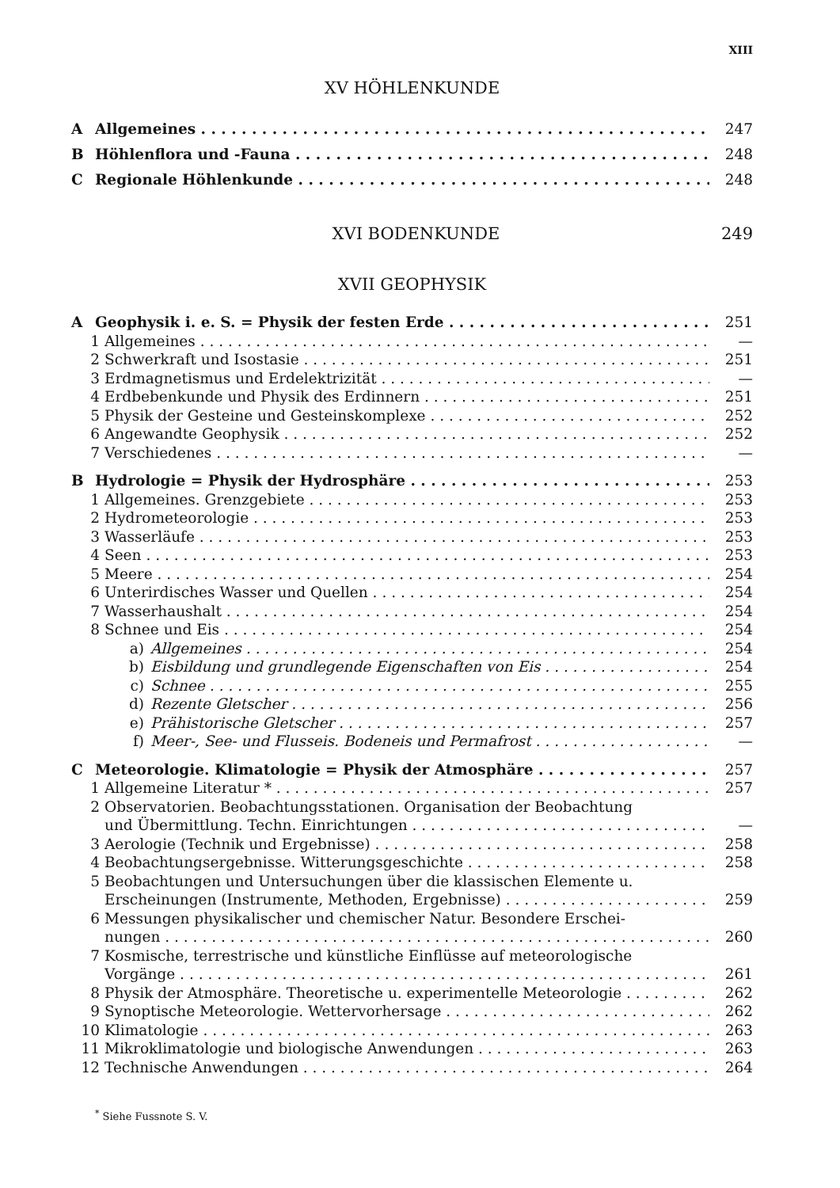XIII
XV HÖHLENKUNDE
A Allgemeines 247
B Höhlenflora und -Fauna 248
C Regionale Höhlenkunde 248
XVI BODENKUNDE 249
XVII GEOPHYSIK
A Geophysik i. e. S. = Physik der festen Erde 251
1 Allgemeines —
2 Schwerkraft und Isostasie 251
3 Erdmagnetismus und Erdelektrizität —
4 Erdbebenkunde und Physik des Erdinnern 251
5 Physik der Gesteine und Gesteinskomplexe 252
6 Angewandte Geophysik 252
7 Verschiedenes —
B Hydrologie = Physik der Hydrosphäre 253
1 Allgemeines. Grenzgebiete 253
2 Hydrometeorologie 253
3 Wasserläufe 253
4 Seen 253
5 Meere 254
6 Unterirdisches Wasser und Quellen 254
7 Wasserhaushalt 254
8 Schnee und Eis 254
a) Allgemeines 254
b) Eisbildung und grundlegende Eigenschaften von Eis 254
c) Schnee 255
d) Rezente Gletscher 256
e) Prähistorische Gletscher 257
f) Meer-, See- und Flusseis. Bodeneis und Permafrost —
C Meteorologie. Klimatologie = Physik der Atmosphäre 257
1 Allgemeine Literatur * 257
2 Observatorien. Beobachtungsstationen. Organisation der Beobachtung
und Übermittlung. Techn. Einrichtungen —
3 Aerologie (Technik und Ergebnisse) 258
4 Beobachtungsergebnisse. Witterungsgeschichte 258
5 Beobachtungen und Untersuchungen über die klassischen Elemente u.
Erscheinungen (Instrumente, Methoden, Ergebnisse) 259
6 Messungen physikalischer und chemischer Natur. Besondere Erschei-
nungen 260
7 Kosmische, terrestrische und künstliche Einflüsse auf meteorologische
Vorgänge 261
8 Physik der Atmosphäre. Theoretische u. experimentelle Meteorologie 262
9 Synoptische Meteorologie. Wettervorhersage 262
10 Klimatologie 263
11 Mikroklimatologie und biologische Anwendungen 263
12 Technische Anwendungen 264
<sup>*</sup> Siehe Fussnote S. V.